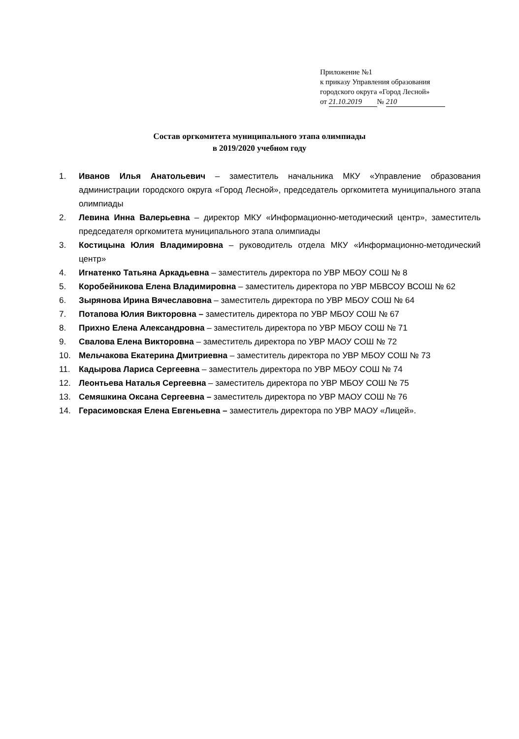Приложение №1
к приказу Управления образования
городского округа «Город Лесной»
от 21.10.2019 № 210
Состав оргкомитета муниципального этапа олимпиады
в 2019/2020 учебном году
1. Иванов Илья Анатольевич – заместитель начальника МКУ «Управление образования администрации городского округа «Город Лесной», председатель оргкомитета муниципального этапа олимпиады
2. Левина Инна Валерьевна – директор МКУ «Информационно-методический центр», заместитель председателя оргкомитета муниципального этапа олимпиады
3. Костицына Юлия Владимировна – руководитель отдела МКУ «Информационно-методический центр»
4. Игнатенко Татьяна Аркадьевна – заместитель директора по УВР МБОУ СОШ № 8
5. Коробейникова Елена Владимировна – заместитель директора по УВР МБВСОУ ВСОШ № 62
6. Зырянова Ирина Вячеславовна – заместитель директора по УВР МБОУ СОШ № 64
7. Потапова Юлия Викторовна – заместитель директора по УВР МБОУ СОШ № 67
8. Прихно Елена Александровна – заместитель директора по УВР МБОУ СОШ № 71
9. Свалова Елена Викторовна – заместитель директора по УВР МАОУ СОШ № 72
10. Мельчакова Екатерина Дмитриевна – заместитель директора по УВР МБОУ СОШ № 73
11. Кадырова Лариса Сергеевна – заместитель директора по УВР МБОУ СОШ № 74
12. Леонтьева Наталья Сергеевна – заместитель директора по УВР МБОУ СОШ № 75
13. Семяшкина Оксана Сергеевна – заместитель директора по УВР МАОУ СОШ № 76
14. Герасимовская Елена Евгеньевна – заместитель директора по УВР МАОУ «Лицей».